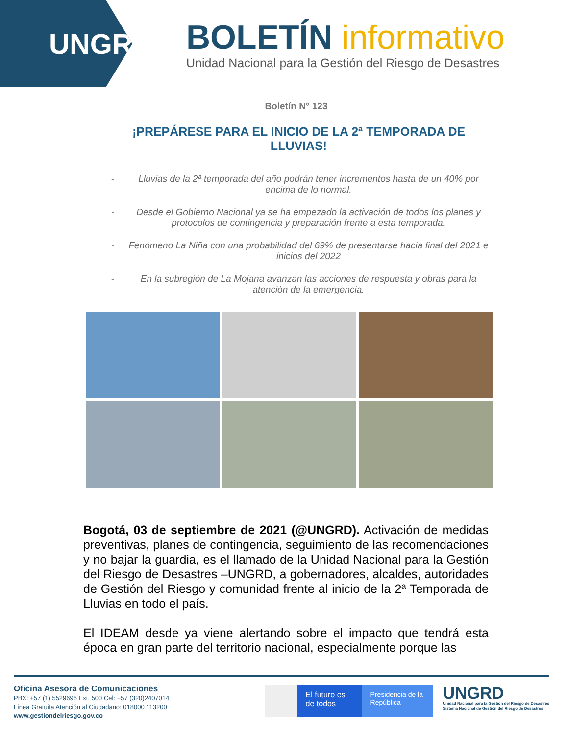UNGRD
BOLETÍN informativo
Unidad Nacional para la Gestión del Riesgo de Desastres
Boletín N° 123
¡PREPÁRESE PARA EL INICIO DE LA 2ª TEMPORADA DE LLUVIAS!
- Lluvias de la 2ª temporada del año podrán tener incrementos hasta de un 40% por encima de lo normal.
- Desde el Gobierno Nacional ya se ha empezado la activación de todos los planes y protocolos de contingencia y preparación frente a esta temporada.
- Fenómeno La Niña con una probabilidad del 69% de presentarse hacia final del 2021 e inicios del 2022
- En la subregión de La Mojana avanzan las acciones de respuesta y obras para la atención de la emergencia.
Bogotá, 03 de septiembre de 2021 (@UNGRD). Activación de medidas preventivas, planes de contingencia, seguimiento de las recomendaciones y no bajar la guardia, es el llamado de la Unidad Nacional para la Gestión del Riesgo de Desastres –UNGRD, a gobernadores, alcaldes, autoridades de Gestión del Riesgo y comunidad frente al inicio de la 2ª Temporada de Lluvias en todo el país.
El IDEAM desde ya viene alertando sobre el impacto que tendrá esta época en gran parte del territorio nacional, especialmente porque las
Oficina Asesora de Comunicaciones
PBX: +57 (1) 5529696 Ext. 500 Cel: +57 (320)2407014
Línea Gratuita Atención al Ciudadano: 018000 113200
www.gestiondelriesgo.gov.co
El futuro es de todos
Presidencia de la República
UNGRD
Unidad Nacional para la Gestión del Riesgo de Desastres
Sistema Nacional de Gestión del Riesgo de Desastres